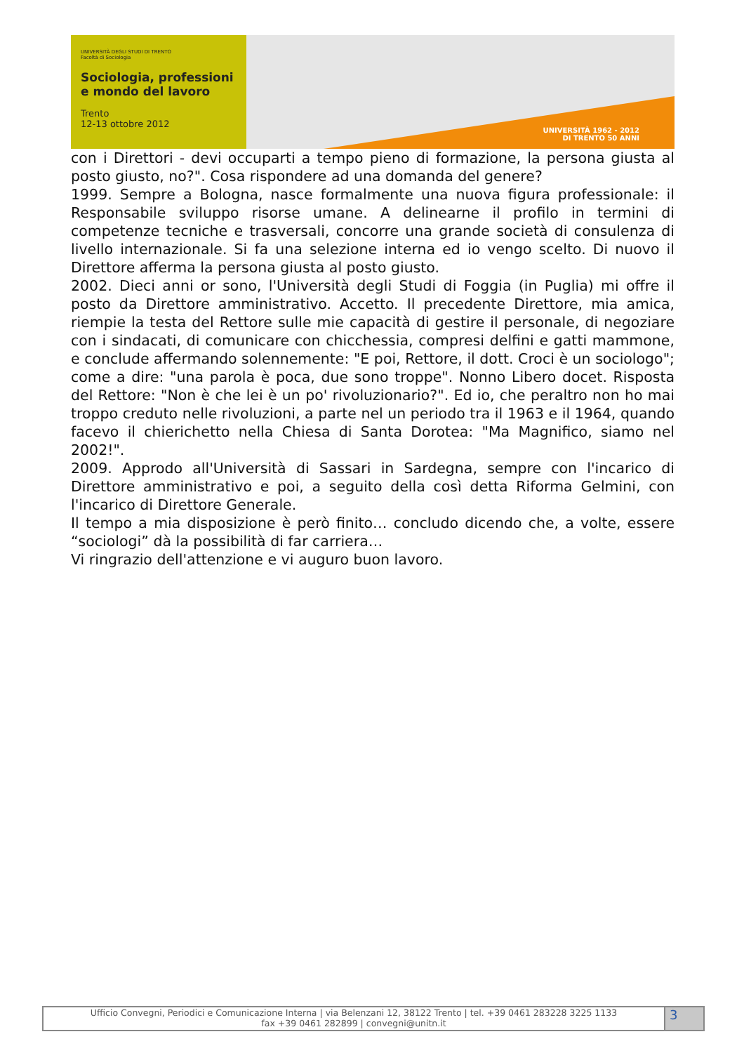UNIVERSITÀ DEGLI STUDI DI TRENTO
Facoltà di Sociologia
Sociologia, professioni
e mondo del lavoro
Trento
12-13 ottobre 2012
UNIVERSITÀ 1962 - 2012
DI TRENTO 50 ANNI
con i Direttori - devi occuparti a tempo pieno di formazione, la persona giusta al posto giusto, no?". Cosa rispondere ad una domanda del genere?
1999. Sempre a Bologna, nasce formalmente una nuova figura professionale: il Responsabile sviluppo risorse umane. A delinearne il profilo in termini di competenze tecniche e trasversali, concorre una grande società di consulenza di livello internazionale. Si fa una selezione interna ed io vengo scelto. Di nuovo il Direttore afferma la persona giusta al posto giusto.
2002. Dieci anni or sono, l'Università degli Studi di Foggia (in Puglia) mi offre il posto da Direttore amministrativo. Accetto. Il precedente Direttore, mia amica, riempie la testa del Rettore sulle mie capacità di gestire il personale, di negoziare con i sindacati, di comunicare con chicchessia, compresi delfini e gatti mammone, e conclude affermando solennemente: "E poi, Rettore, il dott. Croci è un sociologo"; come a dire: "una parola è poca, due sono troppe". Nonno Libero docet. Risposta del Rettore: "Non è che lei è un po' rivoluzionario?". Ed io, che peraltro non ho mai troppo creduto nelle rivoluzioni, a parte nel un periodo tra il 1963 e il 1964, quando facevo il chierichetto nella Chiesa di Santa Dorotea: "Ma Magnifico, siamo nel 2002!".
2009. Approdo all'Università di Sassari in Sardegna, sempre con l'incarico di Direttore amministrativo e poi, a seguito della così detta Riforma Gelmini, con l'incarico di Direttore Generale.
Il tempo a mia disposizione è però finito… concludo dicendo che, a volte, essere “sociologi” dà la possibilità di far carriera…
Vi ringrazio dell'attenzione e vi auguro buon lavoro.
Ufficio Convegni, Periodici e Comunicazione Interna | via Belenzani 12, 38122 Trento | tel. +39 0461 283228 3225 1133
fax +39 0461 282899 | convegni@unitn.it
3